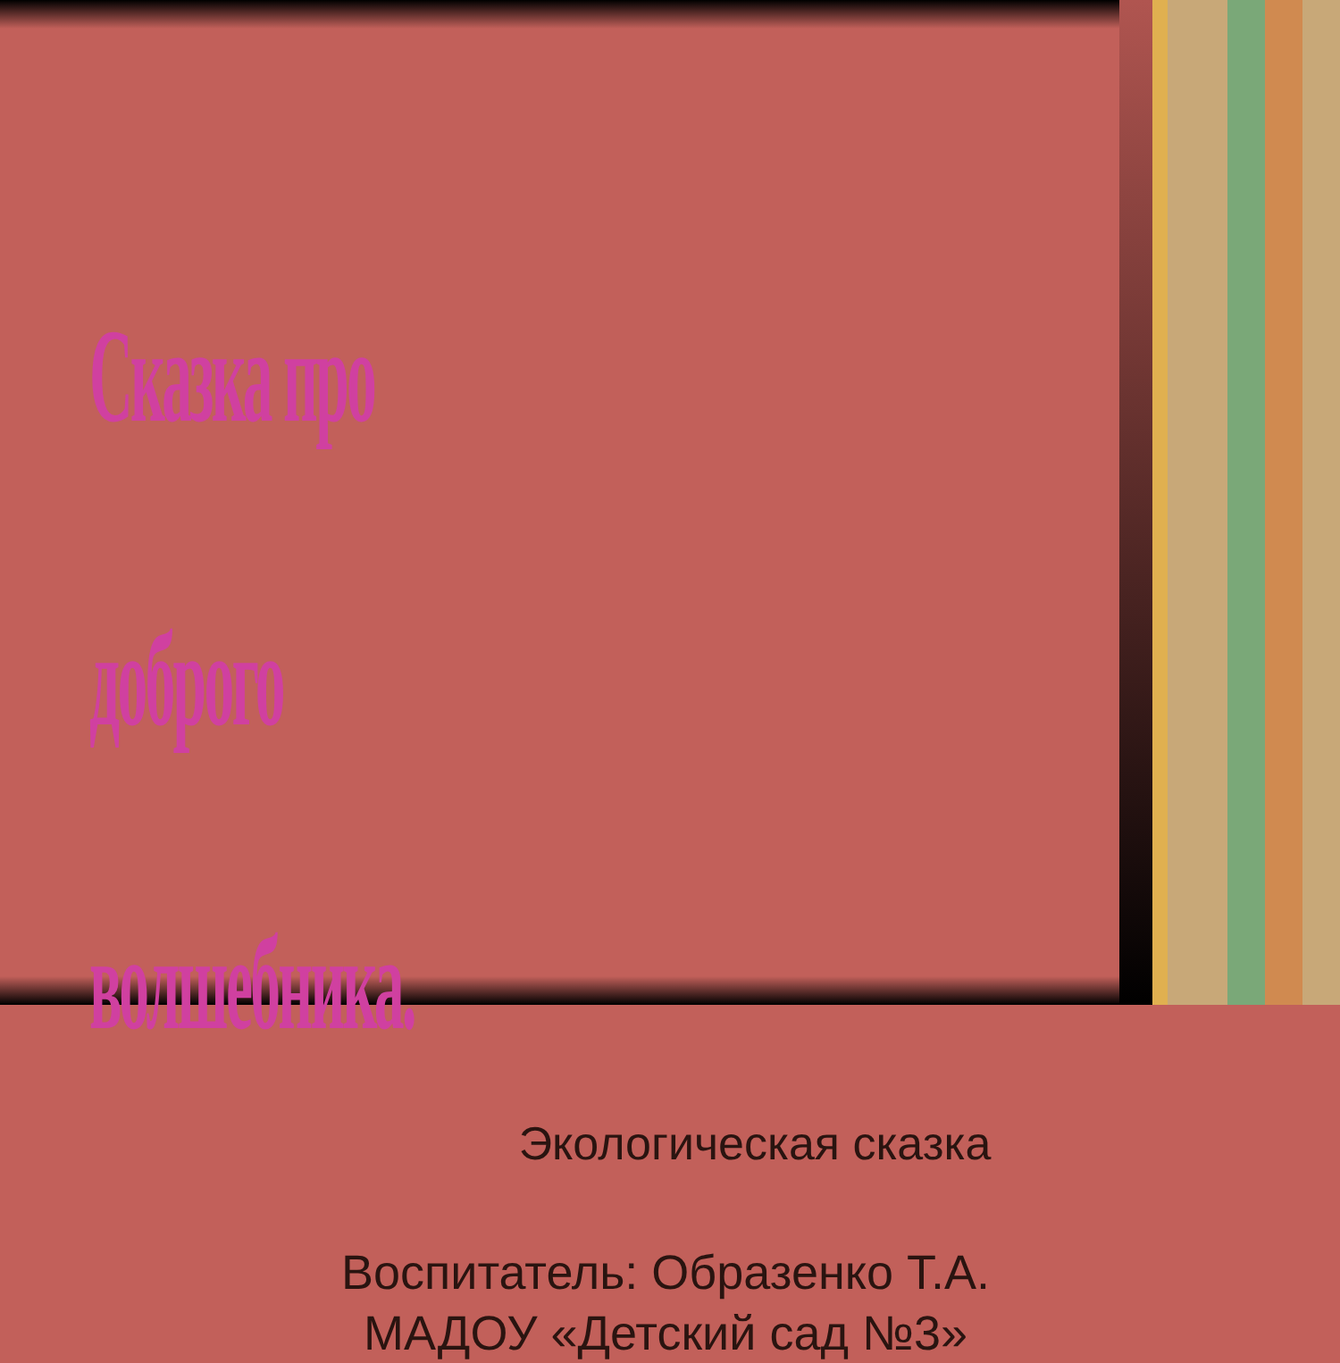Сказка про доброго волшебника.
Экологическая сказка
Воспитатель: Образенко Т.А.
МАДОУ «Детский сад №3»